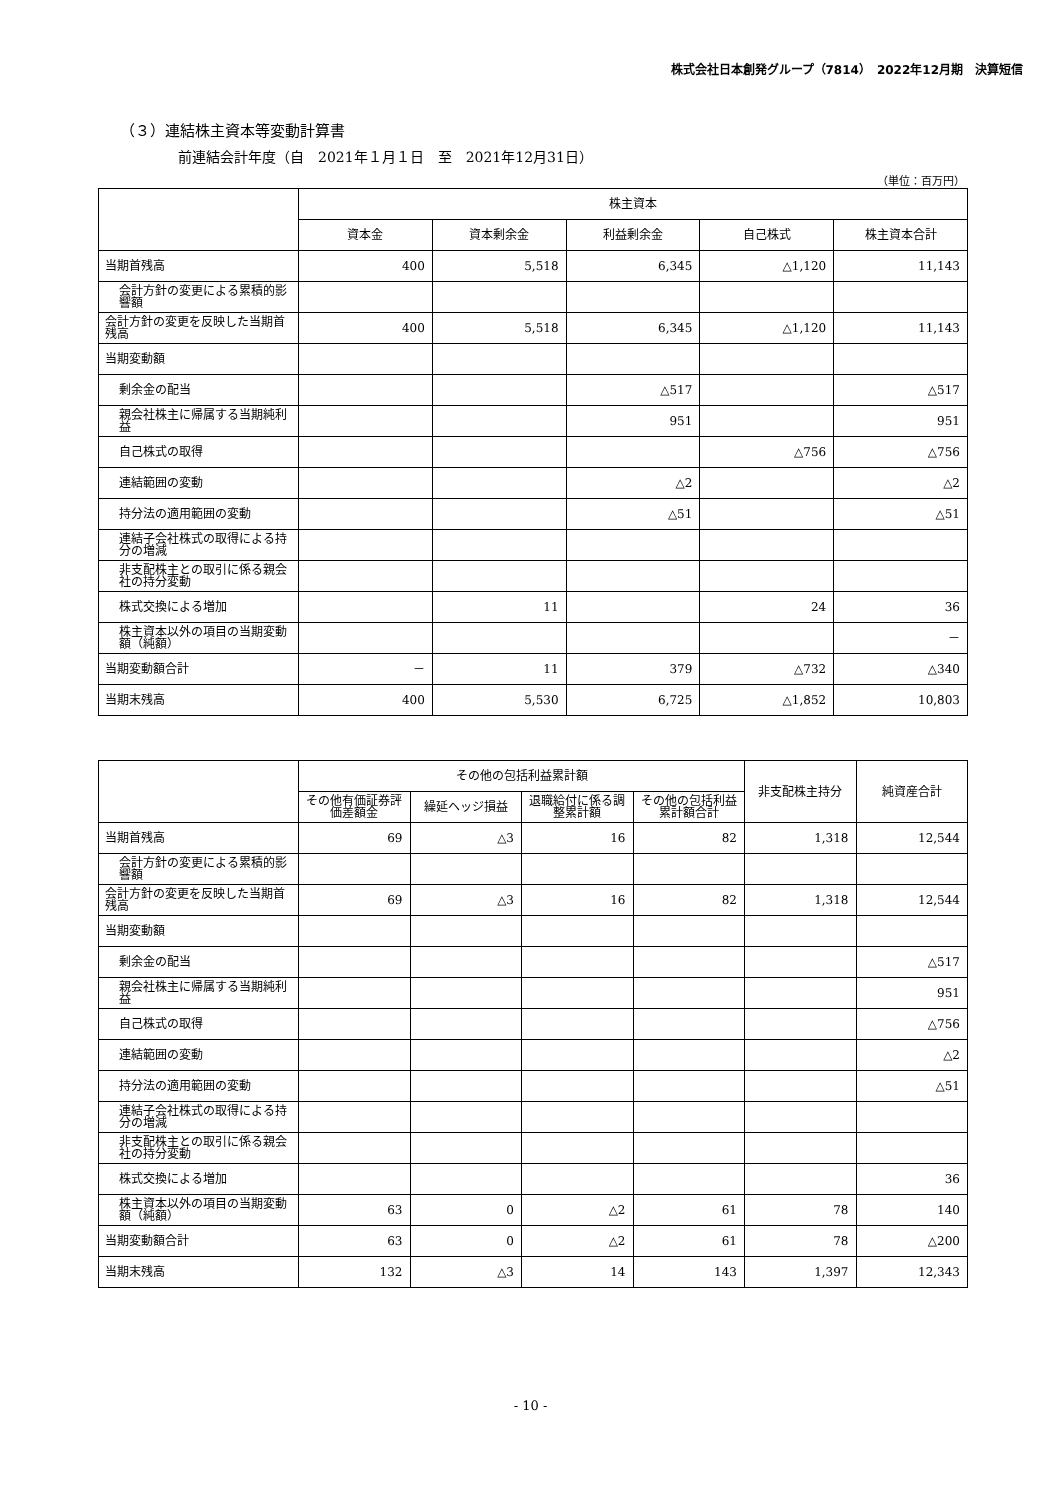株式会社日本創発グループ（7814）　2022年12月期　決算短信
（３）連結株主資本等変動計算書
前連結会計年度（自　2021年１月１日　至　2021年12月31日）
（単位：百万円）
| | 株主資本 | | | | |
| --- | --- | --- | --- | --- | --- |
| | 資本金 | 資本剰余金 | 利益剰余金 | 自己株式 | 株主資本合計 |
| 当期首残高 | 400 | 5,518 | 6,345 | △1,120 | 11,143 |
| 会計方針の変更による累積的影響額 | | | | | |
| 会計方針の変更を反映した当期首残高 | 400 | 5,518 | 6,345 | △1,120 | 11,143 |
| 当期変動額 | | | | | |
| 剰余金の配当 | | | △517 | | △517 |
| 親会社株主に帰属する当期純利益 | | | 951 | | 951 |
| 自己株式の取得 | | | | △756 | △756 |
| 連結範囲の変動 | | | △2 | | △2 |
| 持分法の適用範囲の変動 | | | △51 | | △51 |
| 連結子会社株式の取得による持分の増減 | | | | | |
| 非支配株主との取引に係る親会社の持分変動 | | | | | |
| 株式交換による増加 | | 11 | | 24 | 36 |
| 株主資本以外の項目の当期変動額（純額） | | | | | － |
| 当期変動額合計 | － | 11 | 379 | △732 | △340 |
| 当期末残高 | 400 | 5,530 | 6,725 | △1,852 | 10,803 |
| | その他の包括利益累計額 | | | | 非支配株主持分 | 純資産合計 |
| --- | --- | --- | --- | --- | --- | --- |
| | その他有価証券評価差額金 | 繰延ヘッジ損益 | 退職給付に係る調整累計額 | その他の包括利益累計額合計 | | |
| 当期首残高 | 69 | △3 | 16 | 82 | 1,318 | 12,544 |
| 会計方針の変更による累積的影響額 | | | | | | |
| 会計方針の変更を反映した当期首残高 | 69 | △3 | 16 | 82 | 1,318 | 12,544 |
| 当期変動額 | | | | | | |
| 剰余金の配当 | | | | | | △517 |
| 親会社株主に帰属する当期純利益 | | | | | | 951 |
| 自己株式の取得 | | | | | | △756 |
| 連結範囲の変動 | | | | | | △2 |
| 持分法の適用範囲の変動 | | | | | | △51 |
| 連結子会社株式の取得による持分の増減 | | | | | | |
| 非支配株主との取引に係る親会社の持分変動 | | | | | | |
| 株式交換による増加 | | | | | | 36 |
| 株主資本以外の項目の当期変動額（純額） | 63 | 0 | △2 | 61 | 78 | 140 |
| 当期変動額合計 | 63 | 0 | △2 | 61 | 78 | △200 |
| 当期末残高 | 132 | △3 | 14 | 143 | 1,397 | 12,343 |
- 10 -